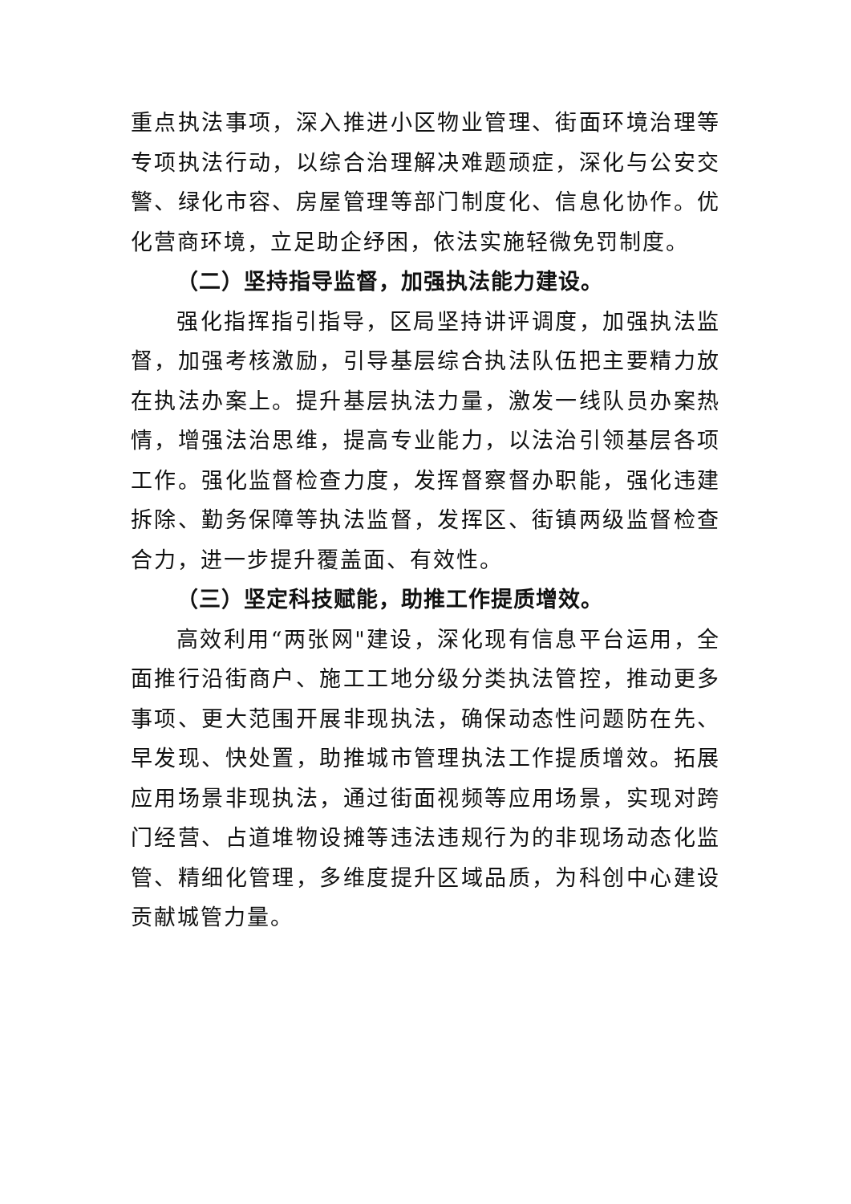重点执法事项，深入推进小区物业管理、街面环境治理等专项执法行动，以综合治理解决难题顽症，深化与公安交警、绿化市容、房屋管理等部门制度化、信息化协作。优化营商环境，立足助企纾困，依法实施轻微免罚制度。
（二）坚持指导监督，加强执法能力建设。
强化指挥指引指导，区局坚持讲评调度，加强执法监督，加强考核激励，引导基层综合执法队伍把主要精力放在执法办案上。提升基层执法力量，激发一线队员办案热情，增强法治思维，提高专业能力，以法治引领基层各项工作。强化监督检查力度，发挥督察督办职能，强化违建拆除、勤务保障等执法监督，发挥区、街镇两级监督检查合力，进一步提升覆盖面、有效性。
（三）坚定科技赋能，助推工作提质增效。
高效利用“两张网"建设，深化现有信息平台运用，全面推行沿街商户、施工工地分级分类执法管控，推动更多事项、更大范围开展非现执法，确保动态性问题防在先、早发现、快处置，助推城市管理执法工作提质增效。拓展应用场景非现执法，通过街面视频等应用场景，实现对跨门经营、占道堆物设摊等违法违规行为的非现场动态化监管、精细化管理，多维度提升区域品质，为科创中心建设贡献城管力量。